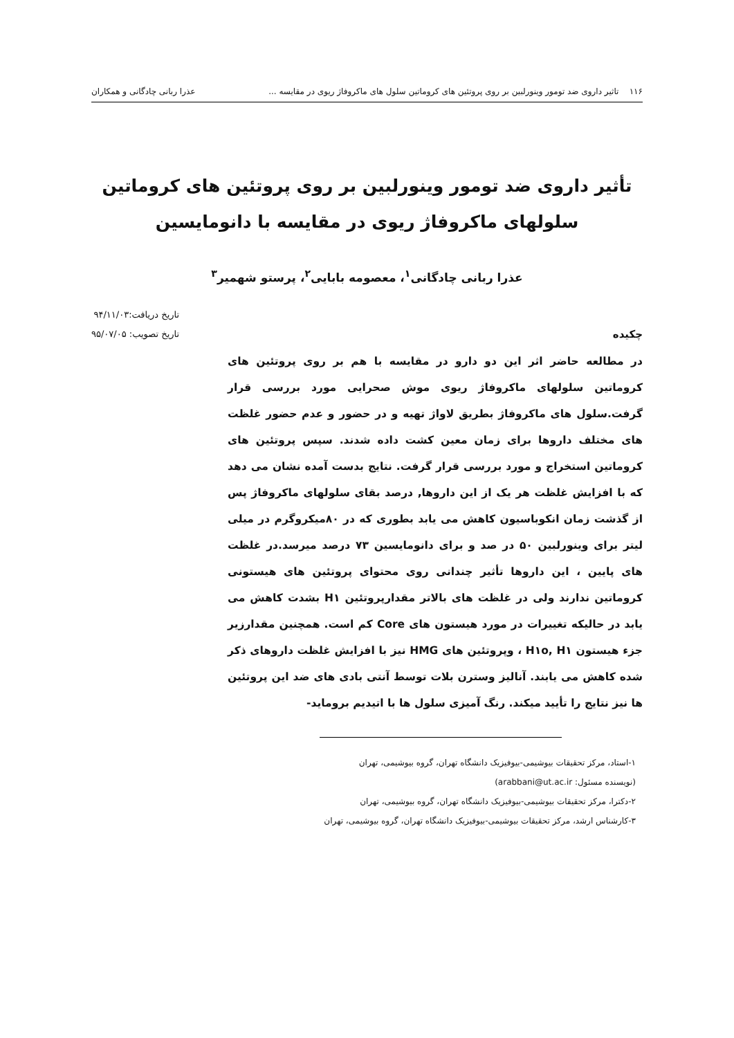۱۱۶ تاثیر داروی ضد تومور وینورلبین بر روی پروتئین های کروماتین سلول های ماکروفاژ ریوی در مقایسه ... عذرا ربانی چادگانی و همکاران
تأثیر داروی ضد تومور وینورلبین بر روی پروتئین های کروماتین
سلولهای ماکروفاژ ریوی در مقایسه با دانومایسین
عذرا ربانی چادگانی<sup>۱</sup>، معصومه بابایی<sup>۲</sup>، پرستو شهمیر<sup>۳</sup>
چکیده
تاریخ دریافت:۹۴/۱۱/۰۳
تاریخ تصویب: ۹۵/۰۷/۰۵
در مطالعه حاضر اثر این دو دارو در مقایسه با هم بر روی پروتئین های کروماتین سلولهای ماکروفاژ ریوی موش صحرایی مورد بررسی قرار گرفت.سلول های ماکروفاژ بطریق لاواژ تهیه و در حضور و عدم حضور غلظت های مختلف داروها برای زمان معین کشت داده شدند. سپس پروتئین های کروماتین استخراج و مورد بررسی قرار گرفت. نتایج بدست آمده نشان می دهد که با افزایش غلظت هر یک از این داروها, درصد بقای سلولهای ماکروفاژ پس از گذشت زمان انکوباسیون کاهش می یابد بطوری که در ۸۰میکروگرم در میلی لیتر برای وینورلبین ۵۰ در صد و برای دانومایسین ۷۳ درصد میرسد.در غلظت های پایین ، این داروها تأثیر چندانی روی محتوای پروتئین های هیستونی کروماتین ندارند ولی در غلظت های بالاتر مقدارپروتئین H۱ بشدت کاهش می یابد در حالیکه تغییرات در مورد هیستون های Core کم است. همچنین مقدارزیر جزء هیستون H۱o, H۱ ، وپروتئین های HMG نیز با افزایش غلظت داروهای ذکر شده کاهش می یابند. آنالیز وسترن بلات توسط آنتی بادی های ضد این پروتئین ها نیز نتایج را تأیید میکند. رنگ آمیزی سلول ها با اتیدیم بروماید-
۱-استاد، مرکز تحقیقات بیوشیمی-بیوفیزیک دانشگاه تهران، گروه بیوشیمی، تهران
(نویسنده مسئول: arabbani@ut.ac.ir)
۲-دکترا، مرکز تحقیقات بیوشیمی-بیوفیزیک دانشگاه تهران، گروه بیوشیمی، تهران
۳-کارشناس ارشد، مرکز تحقیقات بیوشیمی-بیوفیزیک دانشگاه تهران، گروه بیوشیمی، تهران